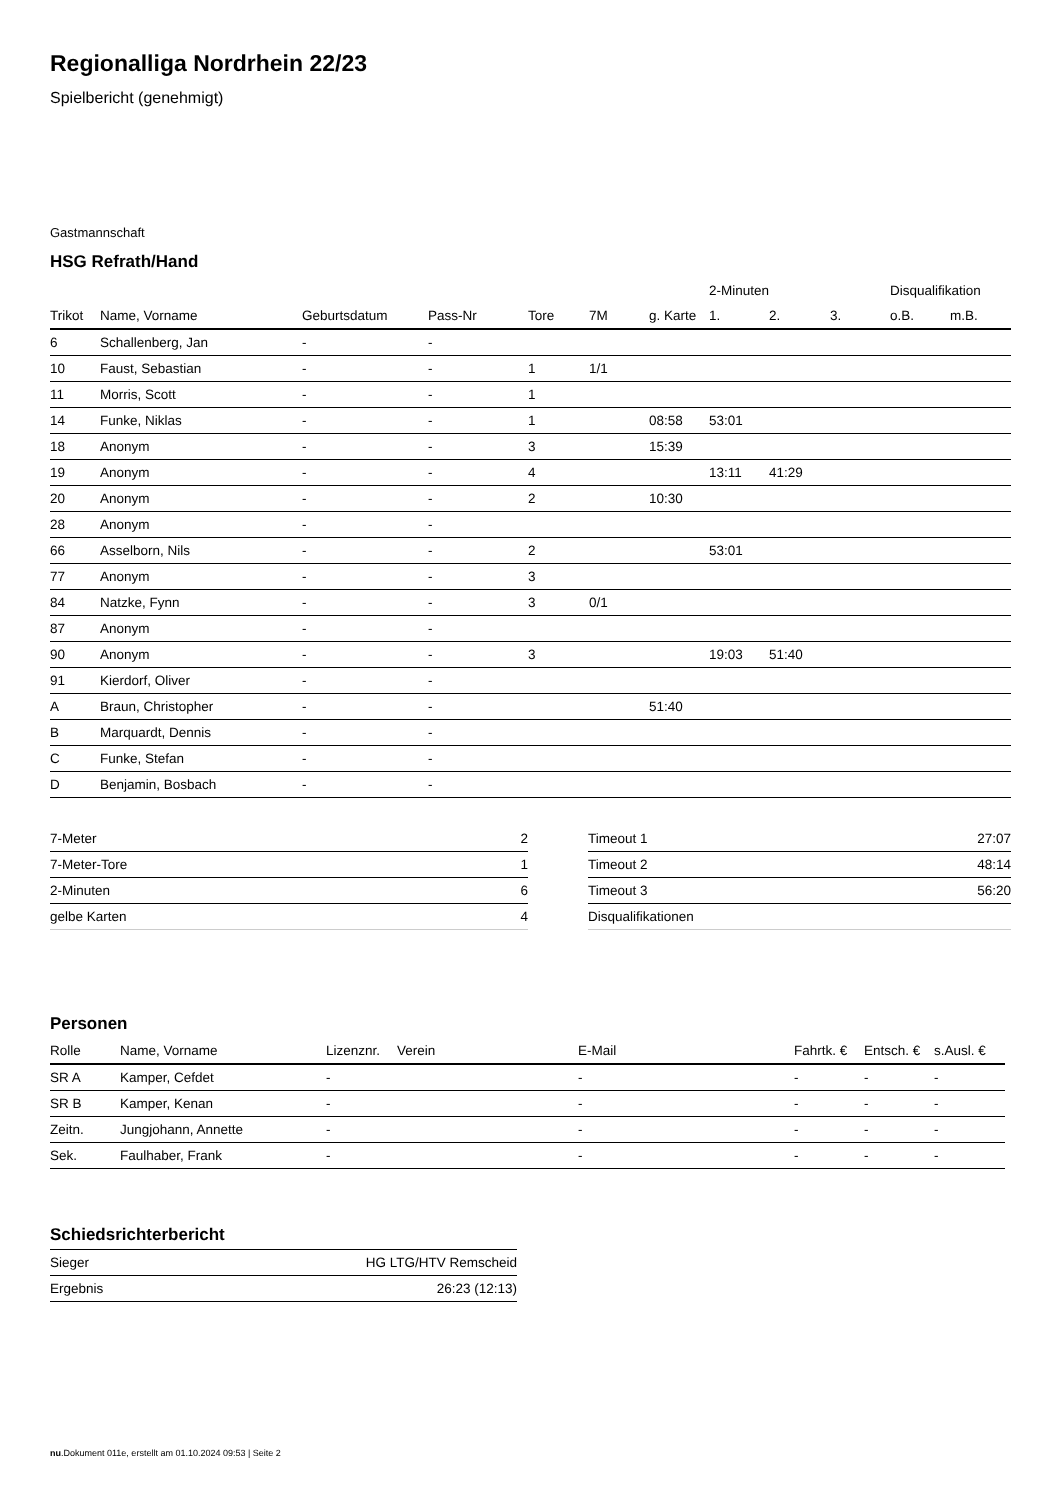Regionalliga Nordrhein 22/23
Spielbericht (genehmigt)
Gastmannschaft
HSG Refrath/Hand
| | | | | | | | 2-Minuten | | | Disqualifikation | |
| --- | --- | --- | --- | --- | --- | --- | --- | --- | --- | --- | --- |
| Trikot | Name, Vorname | Geburtsdatum | Pass-Nr | Tore | 7M | g. Karte | 1. | 2. | 3. | o.B. | m.B. |
| 6 | Schallenberg, Jan | - | - | | | | | | | | |
| 10 | Faust, Sebastian | - | - | 1 | 1/1 | | | | | | |
| 11 | Morris, Scott | - | - | 1 | | | | | | | |
| 14 | Funke, Niklas | - | - | 1 | | 08:58 | 53:01 | | | | |
| 18 | Anonym | - | - | 3 | | 15:39 | | | | | |
| 19 | Anonym | - | - | 4 | | | 13:11 | 41:29 | | | |
| 20 | Anonym | - | - | 2 | | 10:30 | | | | | |
| 28 | Anonym | - | - | | | | | | | | |
| 66 | Asselborn, Nils | - | - | 2 | | | 53:01 | | | | |
| 77 | Anonym | - | - | 3 | | | | | | | |
| 84 | Natzke, Fynn | - | - | 3 | 0/1 | | | | | | |
| 87 | Anonym | - | - | | | | | | | | |
| 90 | Anonym | - | - | 3 | | | 19:03 | 51:40 | | | |
| 91 | Kierdorf, Oliver | - | - | | | | | | | | |
| A | Braun, Christopher | - | - | | | 51:40 | | | | | |
| B | Marquardt, Dennis | - | - | | | | | | | | |
| C | Funke, Stefan | - | - | | | | | | | | |
| D | Benjamin, Bosbach | - | - | | | | | | | | |
| 7-Meter | 2 |
| 7-Meter-Tore | 1 |
| 2-Minuten | 6 |
| gelbe Karten | 4 |
| Timeout 1 | 27:07 |
| Timeout 2 | 48:14 |
| Timeout 3 | 56:20 |
| Disqualifikationen | |
Personen
| Rolle | Name, Vorname | Lizenznr. | Verein | E-Mail | Fahrtk. € | Entsch. € | s.Ausl. € |
| --- | --- | --- | --- | --- | --- | --- | --- |
| SR A | Kamper, Cefdet | - | | - | - | - | - |
| SR B | Kamper, Kenan | - | | - | - | - | - |
| Zeitn. | Jungjohann, Annette | - | | - | - | - | - |
| Sek. | Faulhaber, Frank | - | | - | - | - | - |
Schiedsrichterbericht
| Sieger | HG LTG/HTV Remscheid |
| Ergebnis | 26:23 (12:13) |
nu.Dokument 011e, erstellt am 01.10.2024 09:53 | Seite 2